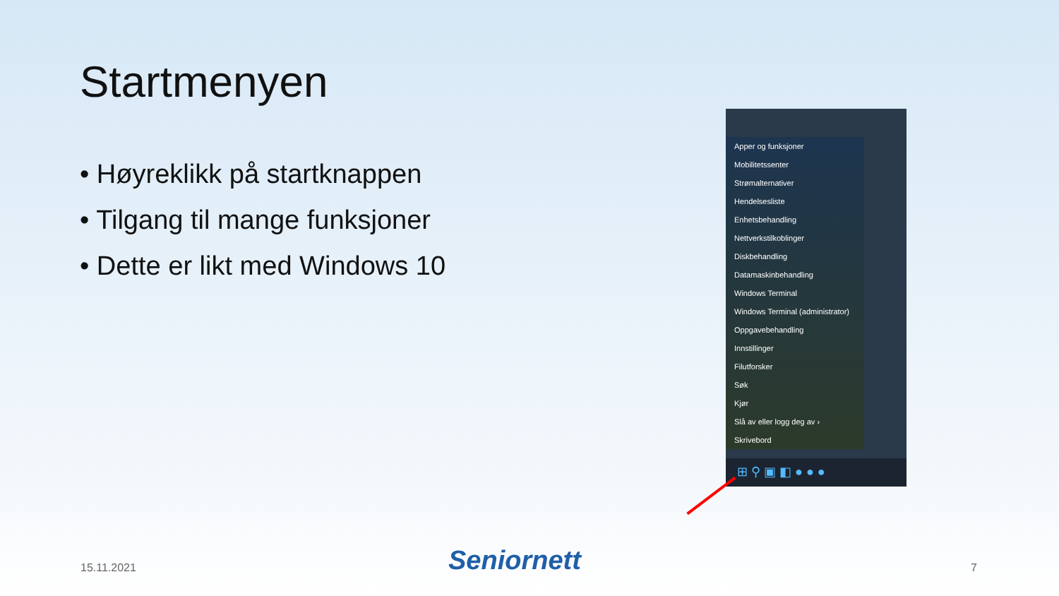Startmenyen
• Høyreklikk på startknappen
• Tilgang til mange funksjoner
• Dette er likt med Windows 10
Apper og funksjoner
Mobilitetssenter
Strømalternativer
Hendelsesliste
Enhetsbehandling
Nettverkstilkoblinger
Diskbehandling
Datamaskinbehandling
Windows Terminal
Windows Terminal (administrator)
Oppgavebehandling
Innstillinger
Filutforsker
Søk
Kjør
Slå av eller logg deg av ›
Skrivebord
⊞ ⚲ ▣ ◧ ● ● ●
15.11.2021 Seniornett 7